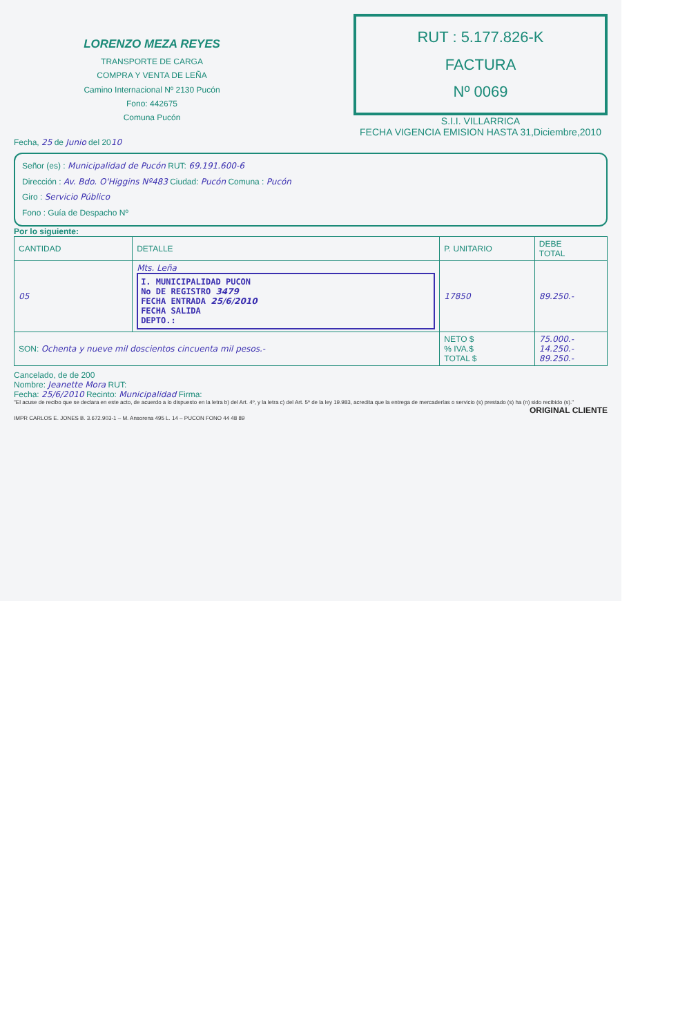LORENZO MEZA REYES
TRANSPORTE DE CARGA
COMPRA Y VENTA DE LEÑA
Camino Internacional Nº 2130 Pucón
Fono: 442675
Comuna Pucón
RUT : 5.177.826-K
FACTURA
Nº 0069
S.I.I. VILLARRICA
FECHA VIGENCIA EMISION HASTA 31,Diciembre,2010
Fecha, 25 de Junio del 2010
Señor (es) : Municipalidad de Pucón RUT: 69.191.600-6
Dirección : Av. Bdo. O'Higgins Nº483 Ciudad: Pucón Comuna : Pucón
Giro : Servicio Público
Fono : Guía de Despacho Nº
Por lo siguiente:
| CANTIDAD | DETALLE | P. UNITARIO | DEBE TOTAL |
| --- | --- | --- | --- |
| 05 | Mts. Leña I. MUNICIPALIDAD PUCON No DE REGISTRO 3479 FECHA ENTRADA 25/6/2010 FECHA SALIDA DEPTO.: | 17850 | 89.250.- |
| SON: Ochenta y nueve mil doscientos cincuenta mil pesos.- | | NETO $ % IVA.$ TOTAL $ | 75.000.- 14.250.- 89.250.- |
Cancelado, de de 200
Nombre: Jeanette Mora RUT:
Fecha: 25/6/2010 Recinto: Municipalidad Firma:
"El acuse de recibo que se declara en este acto, de acuerdo a lo dispuesto en la letra b) del Art. 4º, y la letra c) del Art. 5º de la ley 19.983, acredita que la entrega de mercaderías o servicio (s) prestado (s) ha (n) sido recibido (s)."
ORIGINAL CLIENTE
IMPR CARLOS E. JONES B. 3.672.903-1 – M. Ansorena 495 L. 14 – PUCON FONO 44 48 89